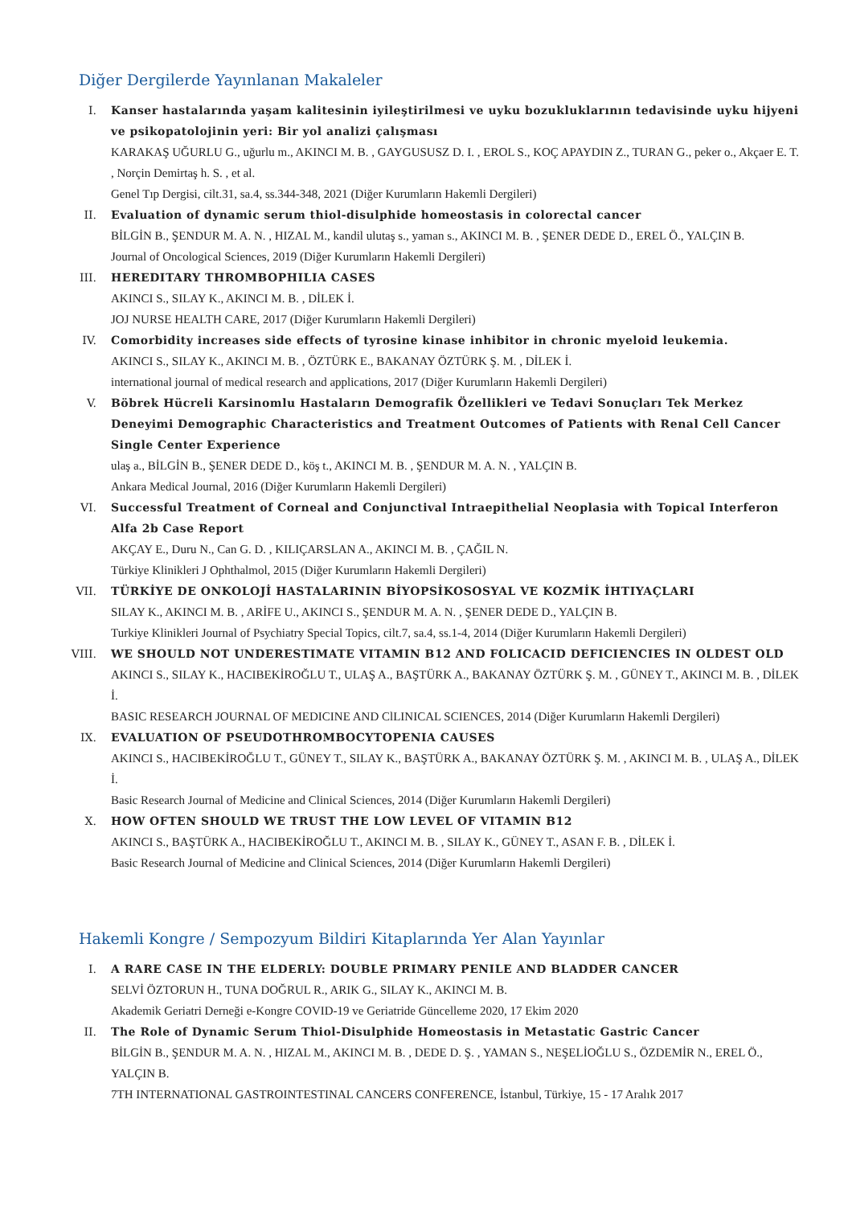Diğer Dergilerde Yayınlanan Makaleler
I. Kanser hastalarında yaşam kalitesinin iyileştirilmesi ve uyku bozukluklarının tedavisinde uyku hijyeni ve psikopatolojinin yeri: Bir yol analizi çalışması
KARAKAŞ UĞURLU G., uğurlu m., AKINCI M. B. , GAYGUSUSZ D. I. , EROL S., KOÇ APAYDIN Z., TURAN G., peker o., Akçaer E. T. , Norçin Demirtaş h. S. , et al.
Genel Tıp Dergisi, cilt.31, sa.4, ss.344-348, 2021 (Diğer Kurumların Hakemli Dergileri)
II. Evaluation of dynamic serum thiol-disulphide homeostasis in colorectal cancer
BİLGİN B., ŞENDUR M. A. N. , HIZAL M., kandil ulutaş s., yaman s., AKINCI M. B. , ŞENER DEDE D., EREL Ö., YALÇIN B.
Journal of Oncological Sciences, 2019 (Diğer Kurumların Hakemli Dergileri)
III. HEREDITARY THROMBOPHILIA CASES
AKINCI S., SILAY K., AKINCI M. B. , DİLEK İ.
JOJ NURSE HEALTH CARE, 2017 (Diğer Kurumların Hakemli Dergileri)
IV. Comorbidity increases side effects of tyrosine kinase inhibitor in chronic myeloid leukemia.
AKINCI S., SILAY K., AKINCI M. B. , ÖZTÜRK E., BAKANAY ÖZTÜRK Ş. M. , DİLEK İ.
international journal of medical research and applications, 2017 (Diğer Kurumların Hakemli Dergileri)
V. Böbrek Hücreli Karsinomlu Hastaların Demografik Özellikleri ve Tedavi Sonuçları Tek Merkez Deneyimi Demographic Characteristics and Treatment Outcomes of Patients with Renal Cell Cancer Single Center Experience
ulaş a., BİLGİN B., ŞENER DEDE D., köş t., AKINCI M. B. , ŞENDUR M. A. N. , YALÇIN B.
Ankara Medical Journal, 2016 (Diğer Kurumların Hakemli Dergileri)
VI. Successful Treatment of Corneal and Conjunctival Intraepithelial Neoplasia with Topical Interferon Alfa 2b Case Report
AKÇAY E., Duru N., Can G. D. , KILIÇARSLAN A., AKINCI M. B. , ÇAĞIL N.
Türkiye Klinikleri J Ophthalmol, 2015 (Diğer Kurumların Hakemli Dergileri)
VII. TÜRKİYE DE ONKOLOJİ HASTALARININ BİYOPSİKOSOSYAL VE KOZMİK İHTIYAÇLARI
SILAY K., AKINCI M. B. , ARİFE U., AKINCI S., ŞENDUR M. A. N. , ŞENER DEDE D., YALÇIN B.
Turkiye Klinikleri Journal of Psychiatry Special Topics, cilt.7, sa.4, ss.1-4, 2014 (Diğer Kurumların Hakemli Dergileri)
VIII. WE SHOULD NOT UNDERESTIMATE VITAMIN B12 AND FOLICACID DEFICIENCIES IN OLDEST OLD
AKINCI S., SILAY K., HACIBEKİROĞLU T., ULAŞ A., BAŞTÜRK A., BAKANAY ÖZTÜRK Ş. M. , GÜNEY T., AKINCI M. B. , DİLEK İ.
BASIC RESEARCH JOURNAL OF MEDICINE AND ClLINICAL SCIENCES, 2014 (Diğer Kurumların Hakemli Dergileri)
IX. EVALUATION OF PSEUDOTHROMBOCYTOPENIA CAUSES
AKINCI S., HACIBEKİROĞLU T., GÜNEY T., SILAY K., BAŞTÜRK A., BAKANAY ÖZTÜRK Ş. M. , AKINCI M. B. , ULAŞ A., DİLEK İ.
Basic Research Journal of Medicine and Clinical Sciences, 2014 (Diğer Kurumların Hakemli Dergileri)
X. HOW OFTEN SHOULD WE TRUST THE LOW LEVEL OF VITAMIN B12
AKINCI S., BAŞTÜRK A., HACIBEKİROĞLU T., AKINCI M. B. , SILAY K., GÜNEY T., ASAN F. B. , DİLEK İ.
Basic Research Journal of Medicine and Clinical Sciences, 2014 (Diğer Kurumların Hakemli Dergileri)
Hakemli Kongre / Sempozyum Bildiri Kitaplarında Yer Alan Yayınlar
I. A RARE CASE IN THE ELDERLY: DOUBLE PRIMARY PENILE AND BLADDER CANCER
SELVİ ÖZTORUN H., TUNA DOĞRUL R., ARIK G., SILAY K., AKINCI M. B.
Akademik Geriatri Derneği e-Kongre COVID-19 ve Geriatride Güncelleme 2020, 17 Ekim 2020
II. The Role of Dynamic Serum Thiol-Disulphide Homeostasis in Metastatic Gastric Cancer
BİLGİN B., ŞENDUR M. A. N. , HIZAL M., AKINCI M. B. , DEDE D. Ş. , YAMAN S., NEŞELİOĞLU S., ÖZDEMİR N., EREL Ö., YALÇIN B.
7TH INTERNATIONAL GASTROINTESTINAL CANCERS CONFERENCE, İstanbul, Türkiye, 15 - 17 Aralık 2017